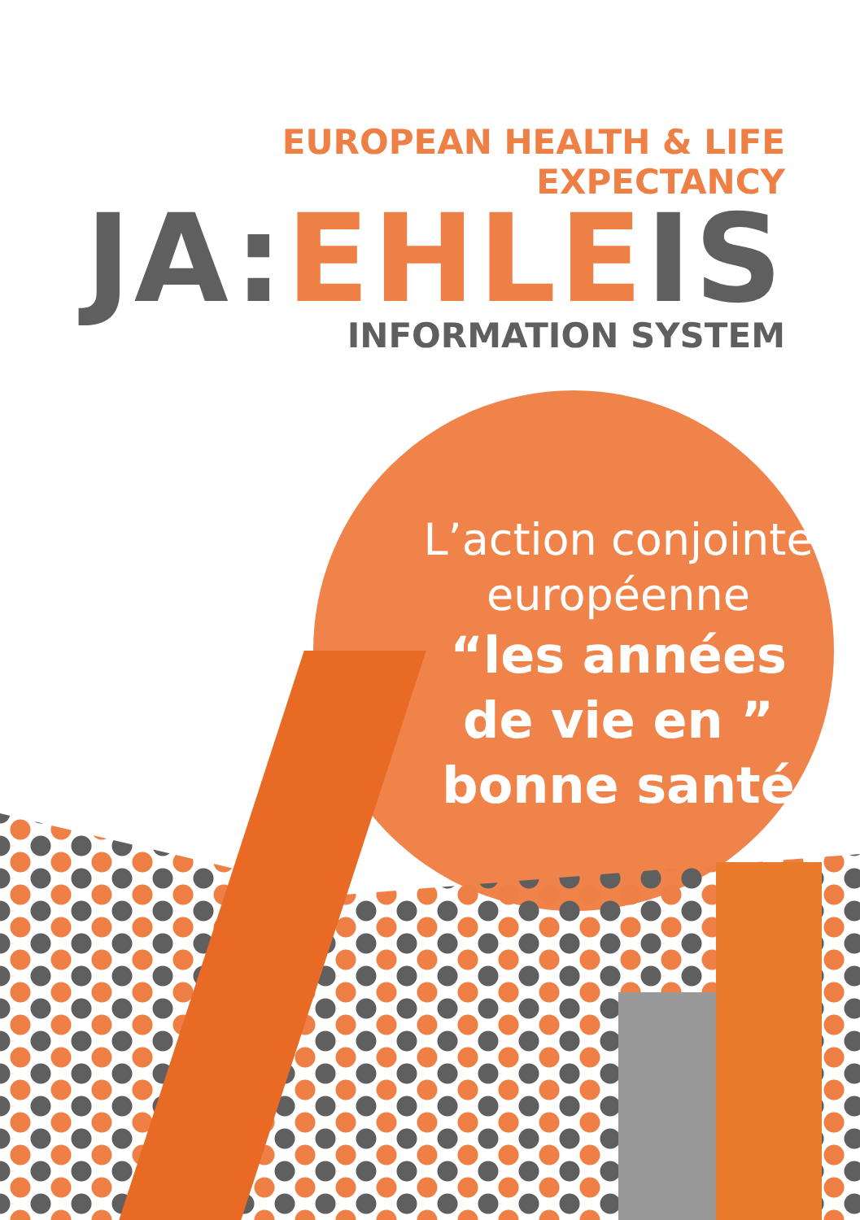EUROPEAN HEALTH & LIFE EXPECTANCY
JA: EHLE IS
INFORMATION SYSTEM
L’action conjointe
européenne
“les années
de vie en ”
bonne santé